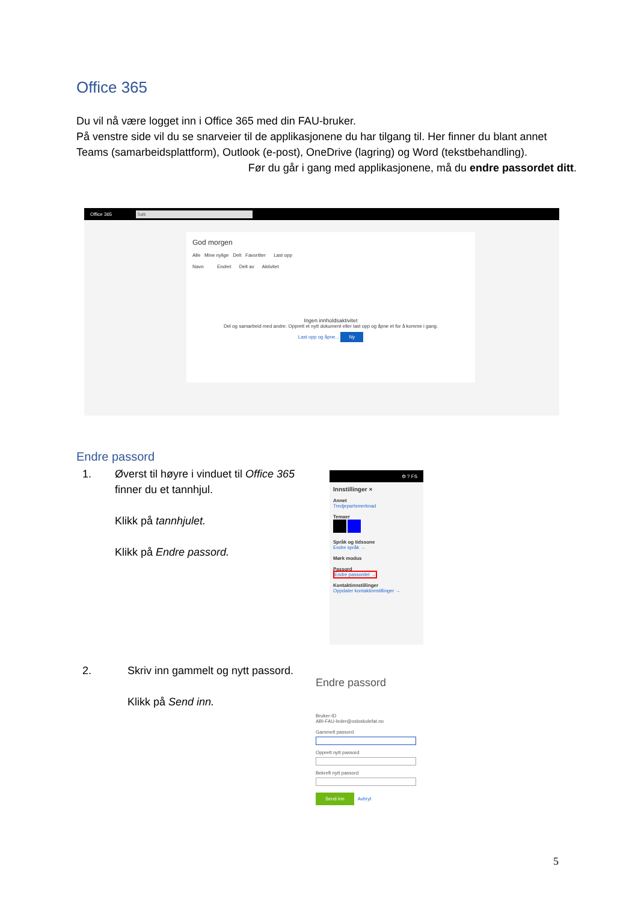Office 365
Du vil nå være logget inn i Office 365 med din FAU-bruker.
På venstre side vil du se snarveier til de applikasjonene du har tilgang til. Her finner du blant annet Teams (samarbeidsplattform), Outlook (e-post), OneDrive (lagring) og Word (tekstbehandling).
Før du går i gang med applikasjonene, må du endre passordet ditt.
Office 365 Søk
God morgen
Alle Mine nylige Delt Favoritter Last opp
Navn Endret Delt av Aktivitet
Ingen innholdsaktivitet
Del og samarbeid med andre. Opprett et nytt dokument eller last opp og åpne et for å komme i gang.
Last opp og åpne... Ny
Endre passord
1. Øverst til høyre i vinduet til Office 365 finner du et tannhjul.
Klikk på tannhjulet.
Klikk på Endre passord.
⚙ ? FS
Innstillinger ×
Annet
Tredjepartsmerknad
Temaer
Språk og tidssone
Endre språk →
Mørk modus
Passord
Endre passordet →
Kontaktinnstillinger
Oppdater kontaktinnstillinger →
2. Skriv inn gammelt og nytt passord.
Klikk på Send inn.
Endre passord
Bruker-ID
ABI-FAU-leder@osloskolefat.no
Gammelt passord
Opprett nytt passord
Bekreft nytt passord
Send inn Avbryt
5